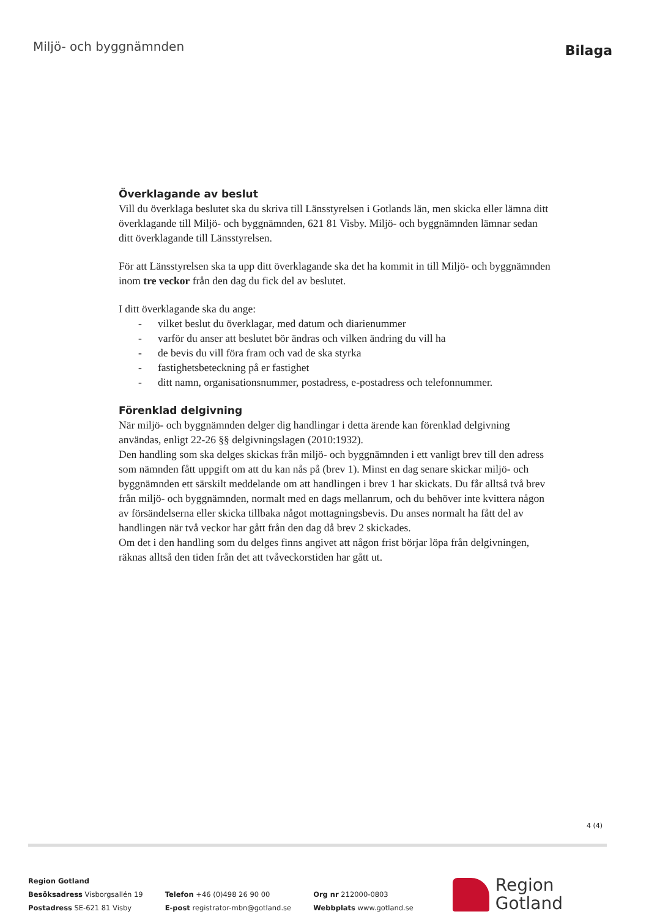Miljö- och byggnämnden
Bilaga
Överklagande av beslut
Vill du överklaga beslutet ska du skriva till Länsstyrelsen i Gotlands län, men skicka eller lämna ditt överklagande till Miljö- och byggnämnden, 621 81 Visby. Miljö- och byggnämnden lämnar sedan ditt överklagande till Länsstyrelsen.
För att Länsstyrelsen ska ta upp ditt överklagande ska det ha kommit in till Miljö- och byggnämnden inom tre veckor från den dag du fick del av beslutet.
I ditt överklagande ska du ange:
- vilket beslut du överklagar, med datum och diarienummer
- varför du anser att beslutet bör ändras och vilken ändring du vill ha
- de bevis du vill föra fram och vad de ska styrka
- fastighetsbeteckning på er fastighet
- ditt namn, organisationsnummer, postadress, e-postadress och telefonnummer.
Förenklad delgivning
När miljö- och byggnämnden delger dig handlingar i detta ärende kan förenklad delgivning användas, enligt 22-26 §§ delgivningslagen (2010:1932).
Den handling som ska delges skickas från miljö- och byggnämnden i ett vanligt brev till den adress som nämnden fått uppgift om att du kan nås på (brev 1). Minst en dag senare skickar miljö- och byggnämnden ett särskilt meddelande om att handlingen i brev 1 har skickats. Du får alltså två brev från miljö- och byggnämnden, normalt med en dags mellanrum, och du behöver inte kvittera någon av försändelserna eller skicka tillbaka något mottagningsbevis. Du anses normalt ha fått del av handlingen när två veckor har gått från den dag då brev 2 skickades.
Om det i den handling som du delges finns angivet att någon frist börjar löpa från delgivningen, räknas alltså den tiden från det att tvåveckorstiden har gått ut.
4 (4)
Region Gotland
Besöksadress Visborgsallén 19
Postadress SE-621 81 Visby
Telefon +46 (0)498 26 90 00
E-post registrator-mbn@gotland.se
Org nr 212000-0803
Webbplats www.gotland.se
Region
Gotland